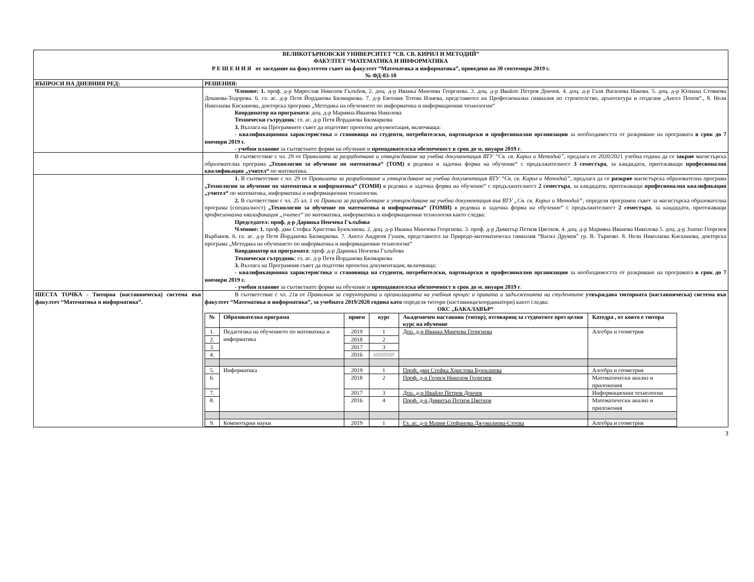| ВЕЛИКОТЪРНОВСКИ УНИВЕРСИТЕТ “СВ. СВ. КИРИЛ И МЕТОДИЙ” ФАКУЛТЕТ “МАТЕМАТИКА И ИНФОРМАТИКА Р Е Ш Е Н И Я от заседание на факултетен съвет на факултет “Математика и информатика”, проведено на 30 септември 2019 г. № ФД-03-10 | |
| ВЪПРОСИ НА ДНЕВНИЯ РЕД: | РЕШЕНИЯ: |
| | Членове: 1. проф. д-р Мирослав Николов Гълъбов, 2. доц. д-р Иванка Минчева Георгиева. 3. доц. д-р Ивайло Петров Дончев. 4. доц. д-р Галя Василева Накова. 5. доц. д-р Юлиана Стоянова Дошкова-Тодорова. 6. гл. ас. д-р Петя Йорданова Бялмаркова. 7. д-р Евгения Тотева Илиева, представител на Професионална гимназия по строителство, архитектура и геодезия „Ангел Попов“., 8. Нели Николаева Кискинова, докторска програма „Методика на обучението по информатика и информационни технологии“ Координатор на програмата : доц. д-р Марияна Иванова Николова Технически сътрудник : гл. ас. д-р Петя Йорданова Бялмаркова 3. Възлага на Програмните съвет да подготвят проектна документация, включваща: - квалификационна характеристика и становища на студенти, потребителски, партньорски и професионални организации за необходимостта от разкриване на програмата в срок до 7 ноември 2019 г. - учебни планове за съответните форми на обучение и преподавателска обезпеченост в срок до м. януари 2019 г . |
| | В съответствие с чл. 29 от П равилата за разработване и утвърждаване на учебна документация ВТУ “Св. св. Кирил и Методий” , предлага от 2020/2021 учебна година да се закрие магистърска образователна програма „Технологии за обучение по математика“ (ТОМ) в редовна и задочна форма на обучение“ с продължителност 3 семестъра , за кандидати, притежаващи професионална квалификация „учител“ по математика. |
| | 1. В съответствие с чл. 29 от П равилата за разработване и утвърждаване на учебна документация ВТУ “Св. св. Кирил и Методий” , предлага да се разкрие магистърска образователна програма „Технологии за обучение по математика и информатика“ (ТОМИ) в редовна и задочна форма на обучение“ с продължителност 2 семестъра , за кандидати, притежаващи професионална квалификация „учител“ по математика, информатика и информационни технологии. 2. В съответствие с чл. 25 ал. 1 от Правила за разработване и утвърждаване на учебна документация във ВТУ „Св. св. Кирил и Методий“ , определя програмен съвет за магистърска образователна програма (специалност) „Технологии за обучение по математика и информатика“ (ТОМИ) в редовна и задочна форма на обучение“ с продължителност 2 семестъра , за кандидати, притежаващи професионална квалификация „учител“ по математика, информатика и информационни технологии както следва: Председател: проф. д-р Даринка Ненчева Гълъбова Членове: 1. проф. дмн Стефка Христова Буюклиева. 2. доц. д-р Иванка Минчева Георгиева. 3. проф. д-р Димитър Петков Цветков. 4. доц. д-р Марияна Иванова Николова 5. доц. д-р Златко Георгиев Върбанов. 6. гл. ас. д-р Петя Йорданова Бялмаркова. 7. Ангел Андреев Гушев, представител на Природо-математическа гимназия “Васил Друмев” гр. В. Търново. 8. Нели Николаева Кискинова, докторска програма „Методика на обучението по информатика и информационни технологии“ Координатор на програмата : проф. д-р Даринка Ненчева Гълъбова Технически сътрудник : гл. ас. д-р Петя Йорданова Бялмаркова 3. Възлага на Програмния съвет да подготви проектна документация, включваща: - квалификационна характеристика и становища на студенти, потребителски, партньорски и професионални организации за необходимостта от разкриване на програмата в срок до 7 ноември 2019 г. - учебни планове за съответните форми на обучение и преподавателска обезпеченост в срок до м. януари 2019 г . |
| ШЕСТА ТОЧКА - Тюторна (наставническа) система във факултет “Математика и информатика”. | В съответствие с чл. 21в от Правилник за структурата и организацията на учебния процес и правата и задълженията на студентите утвърждава тюторната (наставническа) система във факултет “Математика и информатика”, за учебната 2019/2020 година като определя тютори (наставници/координатори) както следва: ОКС „БАКАЛАВЪР“ / № / Образователна програма / прием / курс / Академичен наставник (тютор), отговарящ за студентите през целия курс на обучение / Катедра , от която е тютора / / --- / --- / --- / --- / --- / --- / / 1. / Педагогика на обучението по математика и информатика / 2019 / 1 / Доц. д-р Иванка Минчева Георгиева / Алгебра и геометрия / / 2. / / 2018 / 2 / / / / 3. / / 2017 / 3 / / / / 4. / / 2016 / ///////////// / / / / 5. / Информатика / 2019 / 1 / Проф. дмн Стефка Христова Буюклиева / Алгебра и геометрия / / 6. / / 2018 / 2 / Проф. д-р Георги Николов Георгиев / Математически анализ и приложения / / 7. / / 2017 / 3 / Доц. д-р Ивайло Петров Дончев / Информационни технологии / / 8. / / 2016 / 4 / Проф. д-р Димитър Петков Цветков / Математически анализ и приложения / / 9. / Компютърни науки / 2019 / 1 / Гл. ас. д-р Мария Стефанова Джумалиева-Стоева / Алгебра и геометрия / |
3